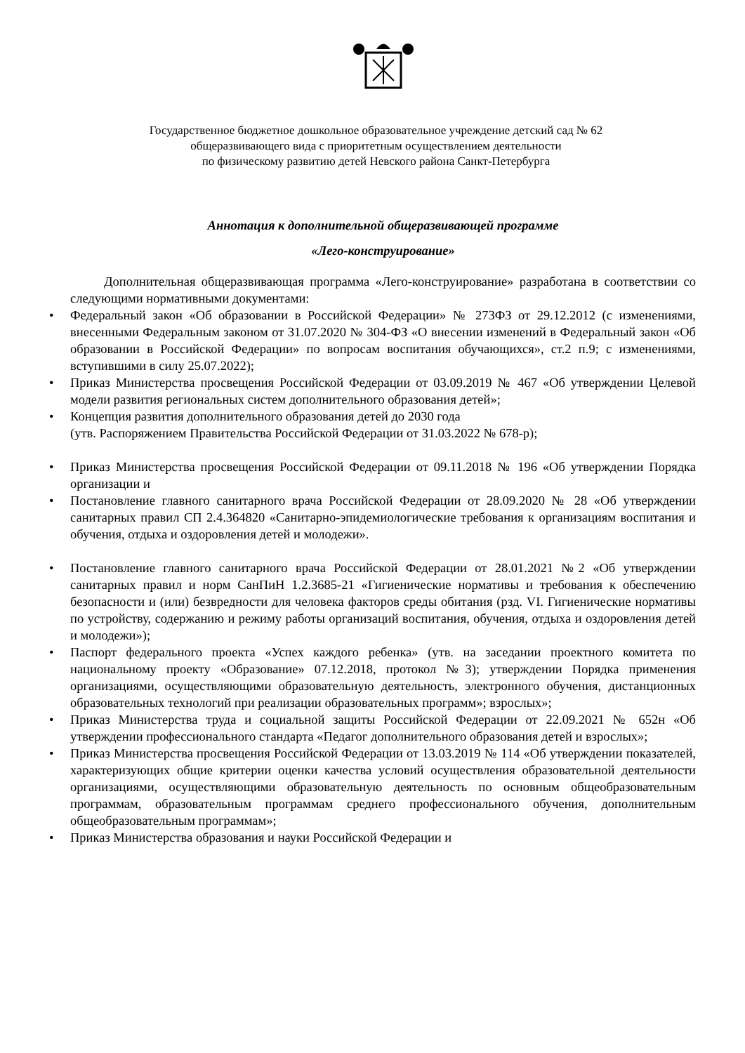Государственное бюджетное дошкольное образовательное учреждение детский сад № 62
общеразвивающего вида с приоритетным осуществлением деятельности
по физическому развитию детей Невского района Санкт-Петербурга
Аннотация к дополнительной общеразвивающей программе
«Лего-конструирование»
Дополнительная общеразвивающая программа «Лего-конструирование» разработана в соответствии со следующими нормативными документами:
• Федеральный закон «Об образовании в Российской Федерации» № 273ФЗ от 29.12.2012 (с изменениями, внесенными Федеральным законом от 31.07.2020 № 304-ФЗ «О внесении изменений в Федеральный закон «Об образовании в Российской Федерации» по вопросам воспитания обучающихся», ст.2 п.9; с изменениями, вступившими в силу 25.07.2022);
• Приказ Министерства просвещения Российской Федерации от 03.09.2019 № 467 «Об утверждении Целевой модели развития региональных систем дополнительного образования детей»;
• Концепция развития дополнительного образования детей до 2030 года
(утв. Распоряжением Правительства Российской Федерации от 31.03.2022 № 678-р);
• Приказ Министерства просвещения Российской Федерации от 09.11.2018 № 196 «Об утверждении Порядка организации и
• Постановление главного санитарного врача Российской Федерации от 28.09.2020 № 28 «Об утверждении санитарных правил СП 2.4.364820 «Санитарно-эпидемиологические требования к организациям воспитания и обучения, отдыха и оздоровления детей и молодежи».
• Постановление главного санитарного врача Российской Федерации от 28.01.2021 №2 «Об утверждении санитарных правил и норм СанПиН 1.2.3685-21 «Гигиенические нормативы и требования к обеспечению безопасности и (или) безвредности для человека факторов среды обитания (рзд. VI. Гигиенические нормативы по устройству, содержанию и режиму работы организаций воспитания, обучения, отдыха и оздоровления детей и молодежи»);
• Паспорт федерального проекта «Успех каждого ребенка» (утв. на заседании проектного комитета по национальному проекту «Образование» 07.12.2018, протокол №3); утверждении Порядка применения организациями, осуществляющими образовательную деятельность, электронного обучения, дистанционных образовательных технологий при реализации образовательных программ»; взрослых»;
• Приказ Министерства труда и социальной защиты Российской Федерации от 22.09.2021 № 652н «Об утверждении профессионального стандарта «Педагог дополнительного образования детей и взрослых»;
• Приказ Министерства просвещения Российской Федерации от 13.03.2019 № 114 «Об утверждении показателей, характеризующих общие критерии оценки качества условий осуществления образовательной деятельности организациями, осуществляющими образовательную деятельность по основным общеобразовательным программам, образовательным программам среднего профессионального обучения, дополнительным общеобразовательным программам»;
• Приказ Министерства образования и науки Российской Федерации и